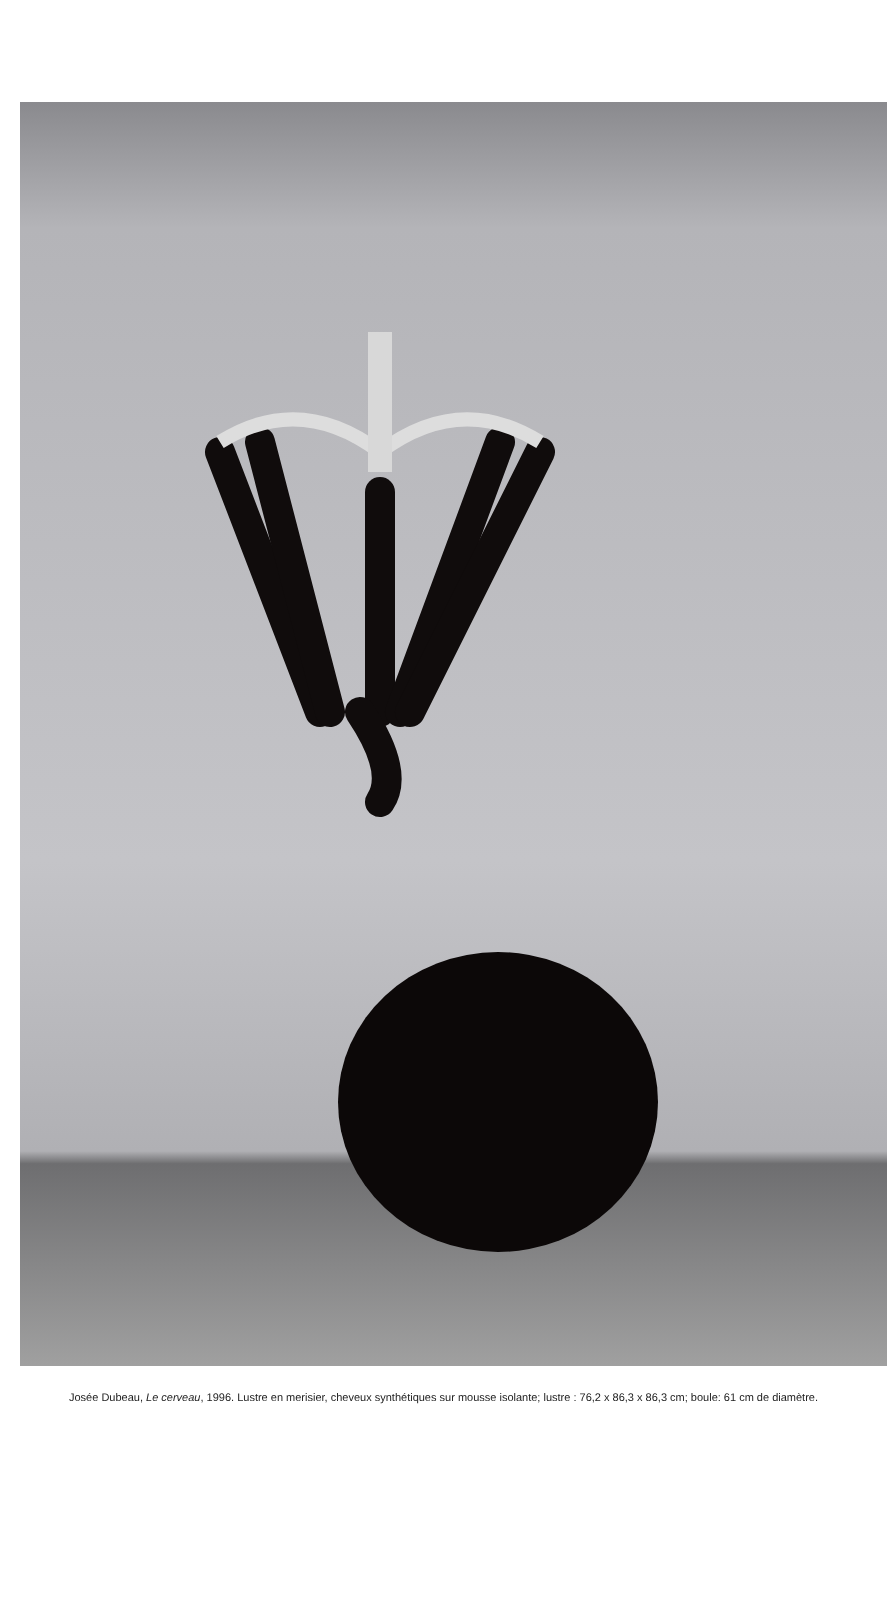Josée Dubeau, Le cerveau, 1996. Lustre en merisier, cheveux synthétiques sur mousse isolante; lustre : 76,2 x 86,3 x 86,3 cm; boule: 61 cm de diamètre.